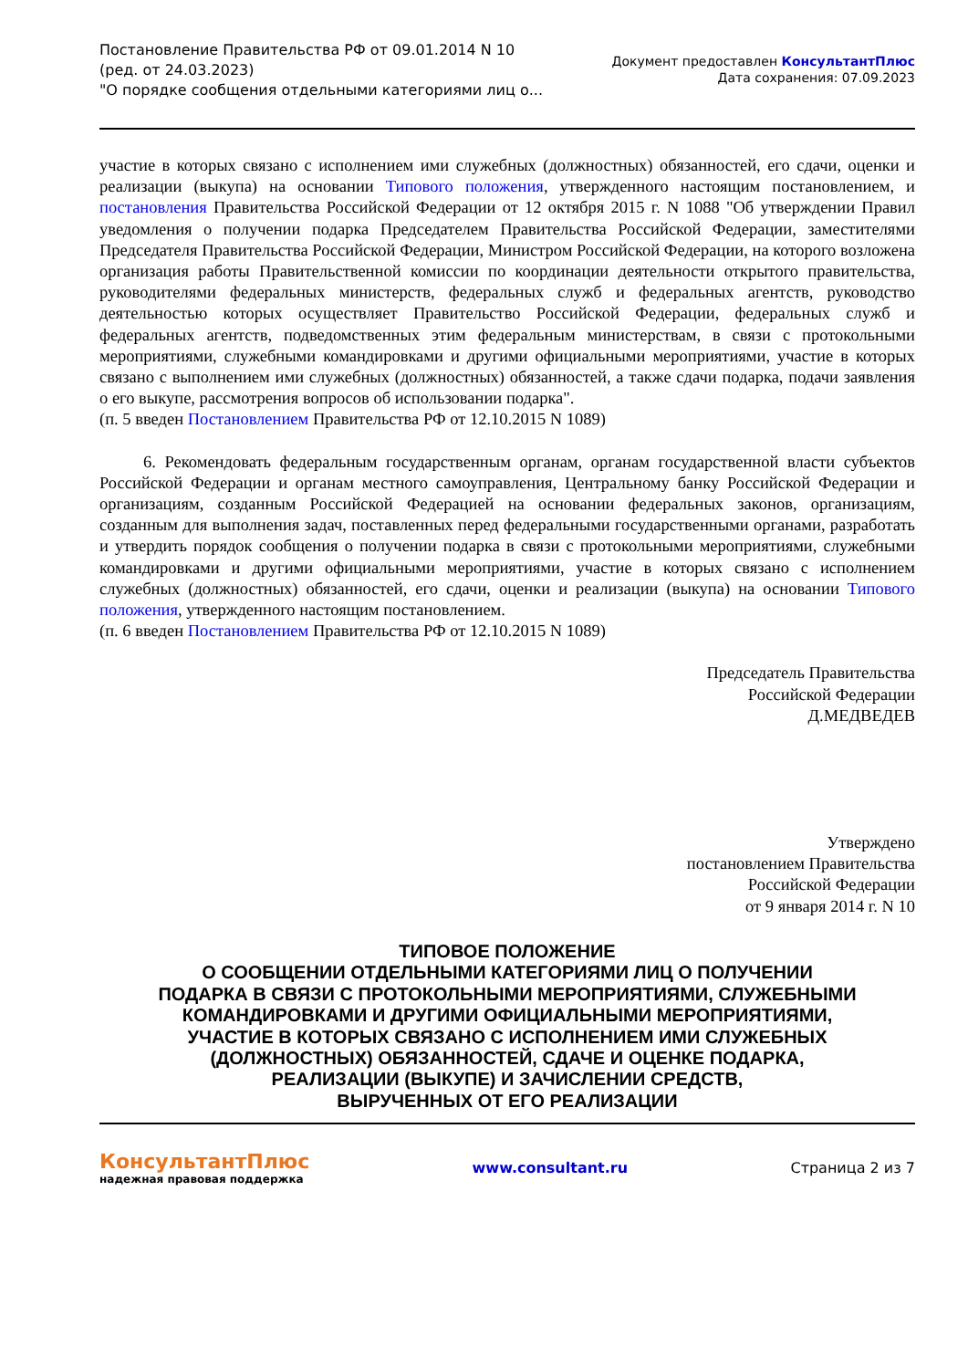Постановление Правительства РФ от 09.01.2014 N 10
(ред. от 24.03.2023)
"О порядке сообщения отдельными категориями лиц о...
Документ предоставлен КонсультантПлюс
Дата сохранения: 07.09.2023
участие в которых связано с исполнением ими служебных (должностных) обязанностей, его сдачи, оценки и реализации (выкупа) на основании Типового положения, утвержденного настоящим постановлением, и постановления Правительства Российской Федерации от 12 октября 2015 г. N 1088 "Об утверждении Правил уведомления о получении подарка Председателем Правительства Российской Федерации, заместителями Председателя Правительства Российской Федерации, Министром Российской Федерации, на которого возложена организация работы Правительственной комиссии по координации деятельности открытого правительства, руководителями федеральных министерств, федеральных служб и федеральных агентств, руководство деятельностью которых осуществляет Правительство Российской Федерации, федеральных служб и федеральных агентств, подведомственных этим федеральным министерствам, в связи с протокольными мероприятиями, служебными командировками и другими официальными мероприятиями, участие в которых связано с выполнением ими служебных (должностных) обязанностей, а также сдачи подарка, подачи заявления о его выкупе, рассмотрения вопросов об использовании подарка".
(п. 5 введен Постановлением Правительства РФ от 12.10.2015 N 1089)
6. Рекомендовать федеральным государственным органам, органам государственной власти субъектов Российской Федерации и органам местного самоуправления, Центральному банку Российской Федерации и организациям, созданным Российской Федерацией на основании федеральных законов, организациям, созданным для выполнения задач, поставленных перед федеральными государственными органами, разработать и утвердить порядок сообщения о получении подарка в связи с протокольными мероприятиями, служебными командировками и другими официальными мероприятиями, участие в которых связано с исполнением служебных (должностных) обязанностей, его сдачи, оценки и реализации (выкупа) на основании Типового положения, утвержденного настоящим постановлением.
(п. 6 введен Постановлением Правительства РФ от 12.10.2015 N 1089)
Председатель Правительства
Российской Федерации
Д.МЕДВЕДЕВ
Утверждено
постановлением Правительства
Российской Федерации
от 9 января 2014 г. N 10
ТИПОВОЕ ПОЛОЖЕНИЕ
О СООБЩЕНИИ ОТДЕЛЬНЫМИ КАТЕГОРИЯМИ ЛИЦ О ПОЛУЧЕНИИ
ПОДАРКА В СВЯЗИ С ПРОТОКОЛЬНЫМИ МЕРОПРИЯТИЯМИ, СЛУЖЕБНЫМИ
КОМАНДИРОВКАМИ И ДРУГИМИ ОФИЦИАЛЬНЫМИ МЕРОПРИЯТИЯМИ,
УЧАСТИЕ В КОТОРЫХ СВЯЗАНО С ИСПОЛНЕНИЕМ ИМИ СЛУЖЕБНЫХ
(ДОЛЖНОСТНЫХ) ОБЯЗАННОСТЕЙ, СДАЧЕ И ОЦЕНКЕ ПОДАРКА,
РЕАЛИЗАЦИИ (ВЫКУПЕ) И ЗАЧИСЛЕНИИ СРЕДСТВ,
ВЫРУЧЕННЫХ ОТ ЕГО РЕАЛИЗАЦИИ
КонсультантПлюс
надежная правовая поддержка
www.consultant.ru Страница 2 из 7